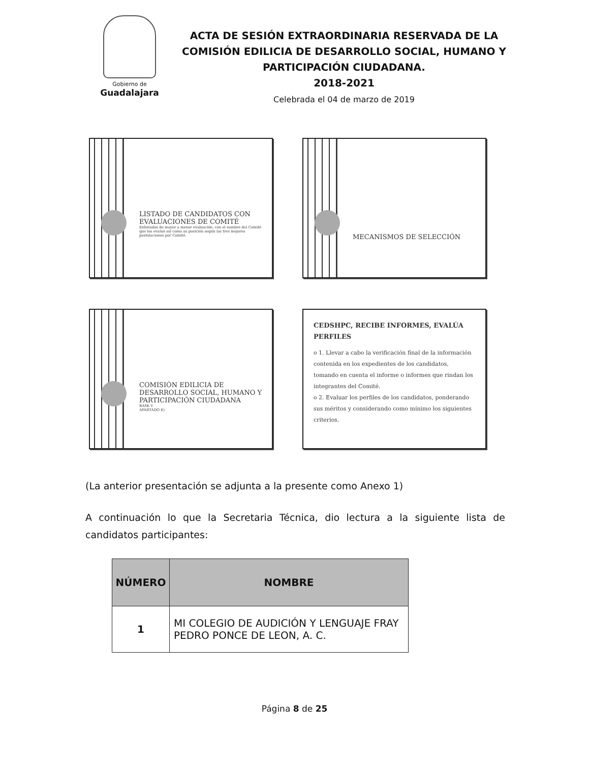Gobierno de
Guadalajara
ACTA DE SESIÓN EXTRAORDINARIA RESERVADA DE LA COMISIÓN EDILICIA DE DESARROLLO SOCIAL, HUMANO Y PARTICIPACIÓN CIUDADANA.
2018-2021
Celebrada el 04 de marzo de 2019
LISTADO DE CANDIDATOS CON EVALUACIONES DE COMITÉ
Enlistados de mayor a menor evaluación, con el nombre del Comité que los evaluó así como su posición según las tres mejores postulaciones por Comité.
MECANISMOS DE SELECCIÓN
COMISIÓN EDILICIA DE DESARROLLO SOCIAL, HUMANO Y PARTICIPACIÓN CIUDADANA
BASE V
APARTADO E)
CEDSHPC, RECIBE INFORMES, EVALÚA PERFILES
o 1. Llevar a cabo la verificación final de la información contenida en los expedientes de los candidatos, tomando en cuenta el informe o informes que rindan los integrantes del Comité.
o 2. Evaluar los perfiles de los candidatos, ponderando sus méritos y considerando como mínimo los siguientes criterios.
(La anterior presentación se adjunta a la presente como Anexo 1)
A continuación lo que la Secretaria Técnica, dio lectura a la siguiente lista de candidatos participantes:
| NÚMERO | NOMBRE |
| --- | --- |
| 1 | MI COLEGIO DE AUDICIÓN Y LENGUAJE FRAY PEDRO PONCE DE LEON, A. C. |
Página 8 de 25